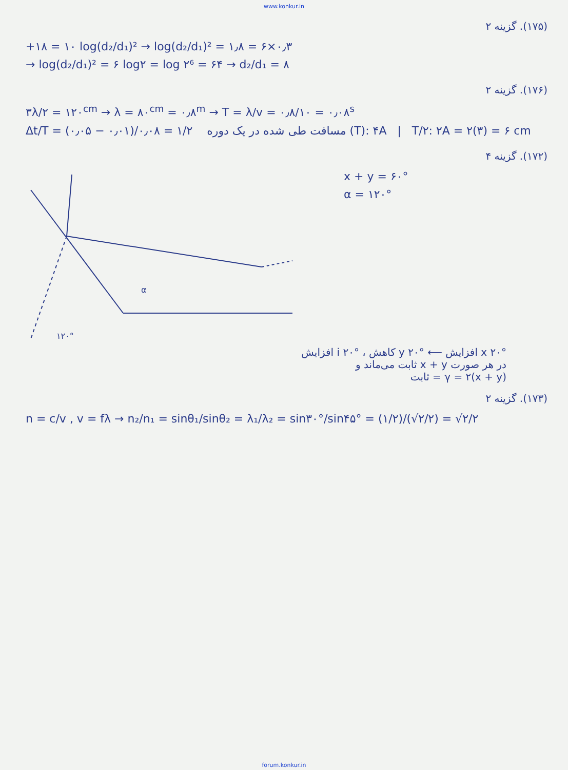www.konkur.in
(۱۷۵). گزینه ۲
+۱۸ = ۱۰ log(d₂/d₁)² → log(d₂/d₁)² = ۱٫۸ = ۶×۰٫۳
→ log(d₂/d₁)² = ۶ log۲ = log ۲⁶ = ۶۴ → d₂/d₁ = ۸
(۱۷۶). گزینه ۲
۳λ/۲ = ۱۲۰<sup>cm</sup> → λ = ۸۰<sup>cm</sup> = ۰٫۸<sup>m</sup> → T = λ/v = ۰٫۸/۱۰ = ۰٫۰۸<sup>s</sup>
Δt/T = (۰٫۰۵ − ۰٫۰۱)/۰٫۰۸ = ۱/۲ مسافت طی شده در یک دوره (T): ۴A | T/۲: ۲A = ۲(۳) = ۶ cm
(۱۷۲). گزینه ۴
α
۱۲۰°
x + y = ۶۰°
α = ۱۲۰°
x ۲۰° افزایش ⟵ y ۲۰° کاهش ، i ۲۰° افزایش
در هر صورت x + y ثابت می‌ماند و
γ = ۲(x + y) = ثابت
(۱۷۳). گزینه ۲
n = c/v , v = fλ → n₂/n₁ = sinθ₁/sinθ₂ = λ₁/λ₂ = sin۳۰°/sin۴۵° = (۱/۲)/(√۲/۲) = √۲/۲
forum.konkur.in